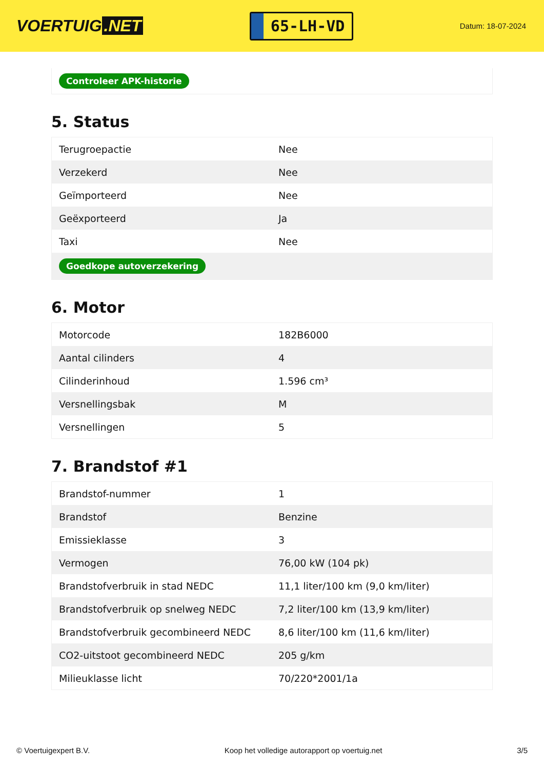VOERTUIG.NET
65-LH-VD
Datum: 18-07-2024
Controleer APK-historie
5. Status
| Terugroepactie | Nee |
| Verzekerd | Nee |
| Geïmporteerd | Nee |
| Geëxporteerd | Ja |
| Taxi | Nee |
| Goedkope autoverzekering | |
6. Motor
| Motorcode | 182B6000 |
| Aantal cilinders | 4 |
| Cilinderinhoud | 1.596 cm³ |
| Versnellingsbak | M |
| Versnellingen | 5 |
7. Brandstof #1
| Brandstof-nummer | 1 |
| Brandstof | Benzine |
| Emissieklasse | 3 |
| Vermogen | 76,00 kW (104 pk) |
| Brandstofverbruik in stad NEDC | 11,1 liter/100 km (9,0 km/liter) |
| Brandstofverbruik op snelweg NEDC | 7,2 liter/100 km (13,9 km/liter) |
| Brandstofverbruik gecombineerd NEDC | 8,6 liter/100 km (11,6 km/liter) |
| CO2-uitstoot gecombineerd NEDC | 205 g/km |
| Milieuklasse licht | 70/220*2001/1a |
© Voertuigexpert B.V. Koop het volledige autorapport op voertuig.net 3/5